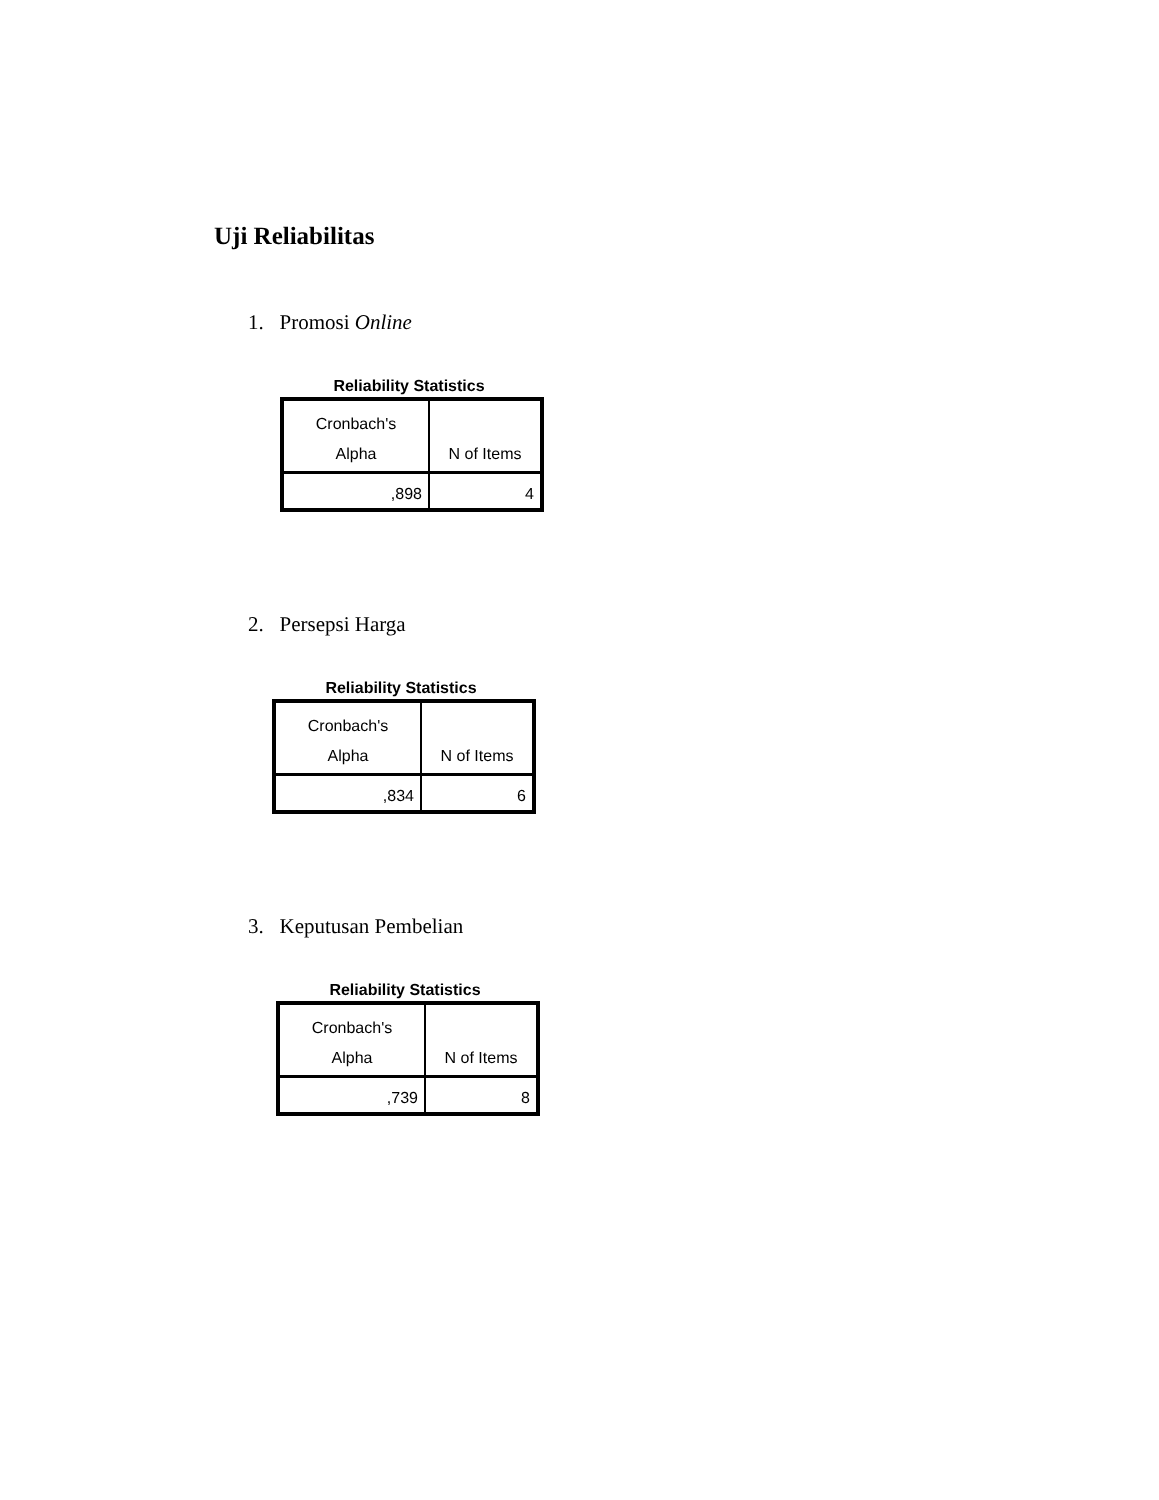Uji Reliabilitas
1. Promosi Online
Reliability Statistics
| Cronbach's Alpha | N of Items |
| --- | --- |
| ,898 | 4 |
2. Persepsi Harga
Reliability Statistics
| Cronbach's Alpha | N of Items |
| --- | --- |
| ,834 | 6 |
3. Keputusan Pembelian
Reliability Statistics
| Cronbach's Alpha | N of Items |
| --- | --- |
| ,739 | 8 |